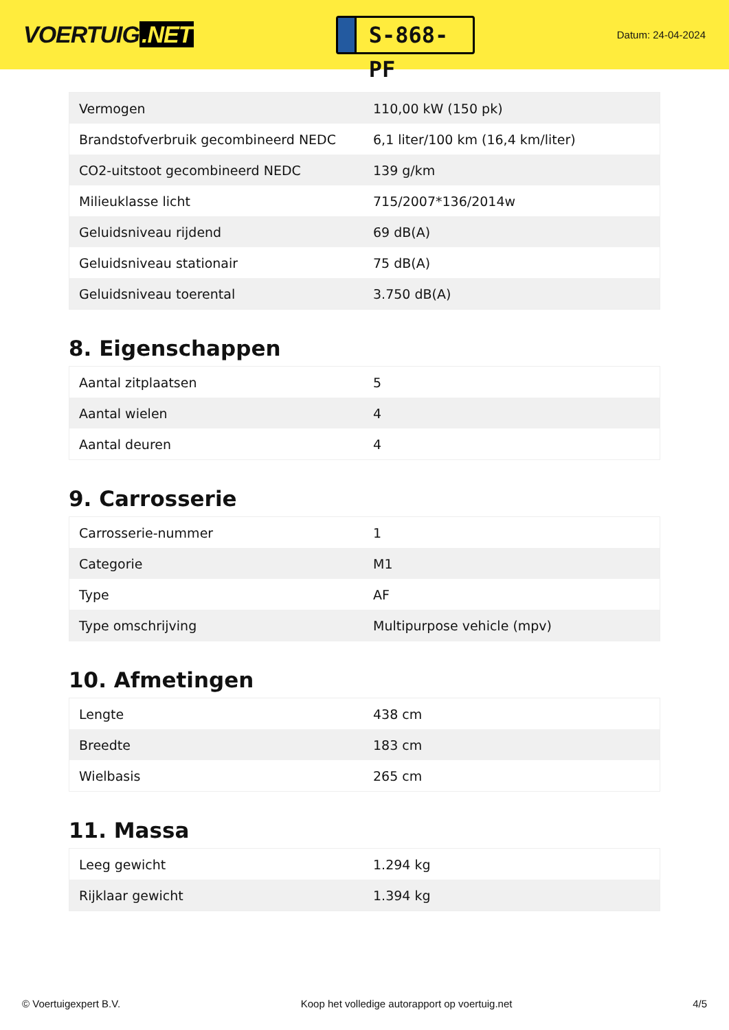VOERTUIG.NET
S-868-PF
Datum: 24-04-2024
| Vermogen | 110,00 kW (150 pk) |
| Brandstofverbruik gecombineerd NEDC | 6,1 liter/100 km (16,4 km/liter) |
| CO2-uitstoot gecombineerd NEDC | 139 g/km |
| Milieuklasse licht | 715/2007*136/2014w |
| Geluidsniveau rijdend | 69 dB(A) |
| Geluidsniveau stationair | 75 dB(A) |
| Geluidsniveau toerental | 3.750 dB(A) |
8. Eigenschappen
| Aantal zitplaatsen | 5 |
| Aantal wielen | 4 |
| Aantal deuren | 4 |
9. Carrosserie
| Carrosserie-nummer | 1 |
| Categorie | M1 |
| Type | AF |
| Type omschrijving | Multipurpose vehicle (mpv) |
10. Afmetingen
| Lengte | 438 cm |
| Breedte | 183 cm |
| Wielbasis | 265 cm |
11. Massa
| Leeg gewicht | 1.294 kg |
| Rijklaar gewicht | 1.394 kg |
© Voertuigexpert B.V. Koop het volledige autorapport op voertuig.net 4/5